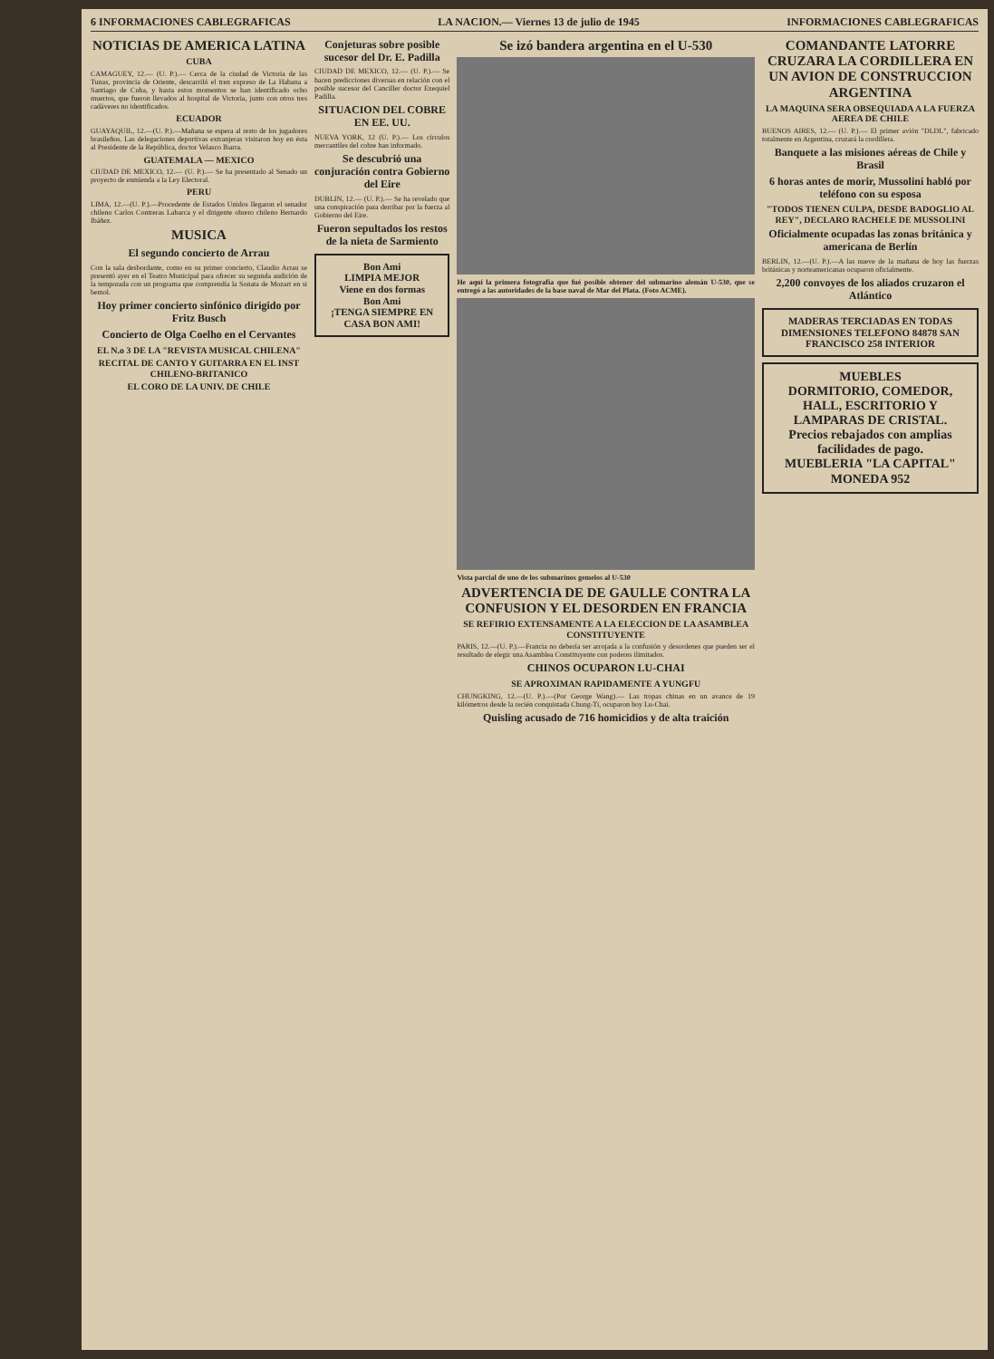6 INFORMACIONES CABLEGRAFICAS LA NACION.— Viernes 13 de julio de 1945 INFORMACIONES CABLEGRAFICAS
NOTICIAS DE AMERICA LATINA
CUBA
CAMAGUEY, 12.— (U. P.).— Cerca de la ciudad de Victoria de las Tunas, provincia de Oriente, descarriló el tren expreso de La Habana a Santiago de Cuba, y hasta estos momentos se han identificado ocho muertos, que fueron llevados al hospital de Victoria, junto con otros tres cadáveres no identificados.
ECUADOR
GUAYAQUIL, 12.—(U. P.).—Mañana se espera al resto de los jugadores brasileños. Las delegaciones deportivas extranjeras visitaron hoy en ésta al Presidente de la República, doctor Velasco Ibarra.
GUATEMALA — MEXICO
CIUDAD DE MEXICO, 12.— (U. P.).— Se ha presentado al Senado un proyecto de enmienda a la Ley Electoral.
PERU
LIMA, 12.—(U. P.).—Procedente de Estados Unidos llegaron el senador chileno Carlos Contreras Labarca y el dirigente obrero chileno Bernardo Ibáñez.
MUSICA
El segundo concierto de Arrau
Con la sala desbordante, como en su primer concierto, Claudio Arrau se presentó ayer en el Teatro Municipal para ofrecer su segunda audición de la temporada con un programa que comprendía la Sonata de Mozart en si bemol.
Hoy primer concierto sinfónico dirigido por Fritz Busch
Concierto de Olga Coelho en el Cervantes
EL N.o 3 DE LA "REVISTA MUSICAL CHILENA"
RECITAL DE CANTO Y GUITARRA EN EL INST CHILENO-BRITANICO
EL CORO DE LA UNIV. DE CHILE
Conjeturas sobre posible sucesor del Dr. E. Padilla
CIUDAD DE MEXICO, 12.— (U. P.).— Se hacen predicciones diversas en relación con el posible sucesor del Canciller doctor Exequiel Padilla.
SITUACION DEL COBRE EN EE. UU.
NUEVA YORK, 12 (U. P.).— Los círculos mercantiles del cobre han informado.
Se descubrió una conjuración contra Gobierno del Eire
DUBLIN, 12.— (U. P.).— Se ha revelado que una conspiración para derribar por la fuerza al Gobierno del Eire.
Fueron sepultados los restos de la nieta de Sarmiento
Bon Ami
LIMPIA MEJOR
Viene en dos formas
Bon Ami
¡TENGA SIEMPRE EN CASA BON AMI!
Se izó bandera argentina en el U-530
He aquí la primera fotografía que fué posible obtener del submarino alemán U-530, que se entregó a las autoridades de la base naval de Mar del Plata. (Foto ACME).
Vista parcial de uno de los submarinos gemelos al U-530
ADVERTENCIA DE DE GAULLE CONTRA LA CONFUSION Y EL DESORDEN EN FRANCIA
SE REFIRIO EXTENSAMENTE A LA ELECCION DE LA ASAMBLEA CONSTITUYENTE
PARIS, 12.—(U. P.).—Francia no debería ser arrojada a la confusión y desordenes que pueden ser el resultado de elegir una Asamblea Constituyente con poderes ilimitados.
CHINOS OCUPARON LU-CHAI
SE APROXIMAN RAPIDAMENTE A YUNGFU
CHUNGKING, 12.—(U. P.).—(Por George Wang).— Las tropas chinas en un avance de 19 kilómetros desde la recién conquistada Chung-Ti, ocuparon hoy Lu-Chai.
Quisling acusado de 716 homicidios y de alta traición
COMANDANTE LATORRE CRUZARA LA CORDILLERA EN UN AVION DE CONSTRUCCION ARGENTINA
LA MAQUINA SERA OBSEQUIADA A LA FUERZA AEREA DE CHILE
BUENOS AIRES, 12.— (U. P.).— El primer avión "DLDL", fabricado totalmente en Argentina, cruzará la cordillera.
Banquete a las misiones aéreas de Chile y Brasil
6 horas antes de morir, Mussolini habló por teléfono con su esposa
"TODOS TIENEN CULPA, DESDE BADOGLIO AL REY", DECLARO RACHELE DE MUSSOLINI
Oficialmente ocupadas las zonas británica y americana de Berlín
BERLIN, 12.—(U. P.).—A las nueve de la mañana de hoy las fuerzas británicas y norteamericanas ocuparon oficialmente.
2,200 convoyes de los aliados cruzaron el Atlántico
MADERAS TERCIADAS EN TODAS DIMENSIONES TELEFONO 84878 SAN FRANCISCO 258 INTERIOR
MUEBLES
DORMITORIO, COMEDOR, HALL, ESCRITORIO Y LAMPARAS DE CRISTAL.
Precios rebajados con amplias facilidades de pago.
MUEBLERIA "LA CAPITAL"
MONEDA 952